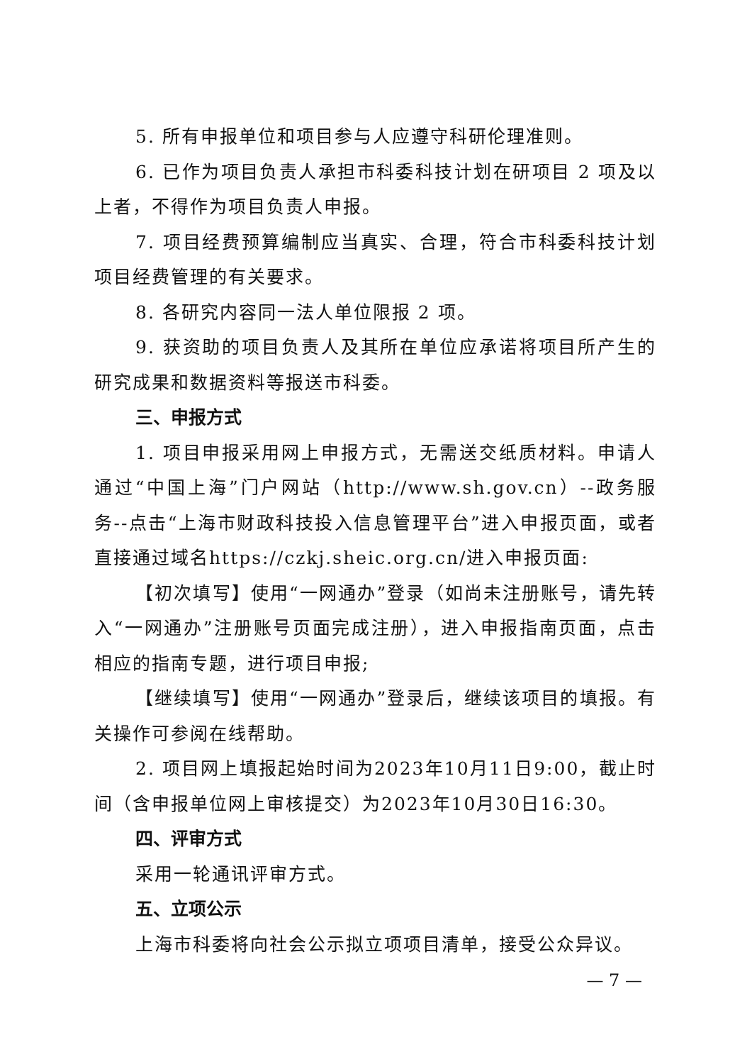5. 所有申报单位和项目参与人应遵守科研伦理准则。
6. 已作为项目负责人承担市科委科技计划在研项目 2 项及以上者，不得作为项目负责人申报。
7. 项目经费预算编制应当真实、合理，符合市科委科技计划项目经费管理的有关要求。
8. 各研究内容同一法人单位限报 2 项。
9. 获资助的项目负责人及其所在单位应承诺将项目所产生的研究成果和数据资料等报送市科委。
三、申报方式
1. 项目申报采用网上申报方式，无需送交纸质材料。申请人通过“中国上海”门户网站（http://www.sh.gov.cn）--政务服务--点击“上海市财政科技投入信息管理平台”进入申报页面，或者直接通过域名https://czkj.sheic.org.cn/进入申报页面:
【初次填写】使用“一网通办”登录（如尚未注册账号，请先转入“一网通办”注册账号页面完成注册），进入申报指南页面，点击相应的指南专题，进行项目申报;
【继续填写】使用“一网通办”登录后，继续该项目的填报。有关操作可参阅在线帮助。
2. 项目网上填报起始时间为2023年10月11日9:00，截止时间（含申报单位网上审核提交）为2023年10月30日16:30。
四、评审方式
采用一轮通讯评审方式。
五、立项公示
上海市科委将向社会公示拟立项项目清单，接受公众异议。
— 7 —